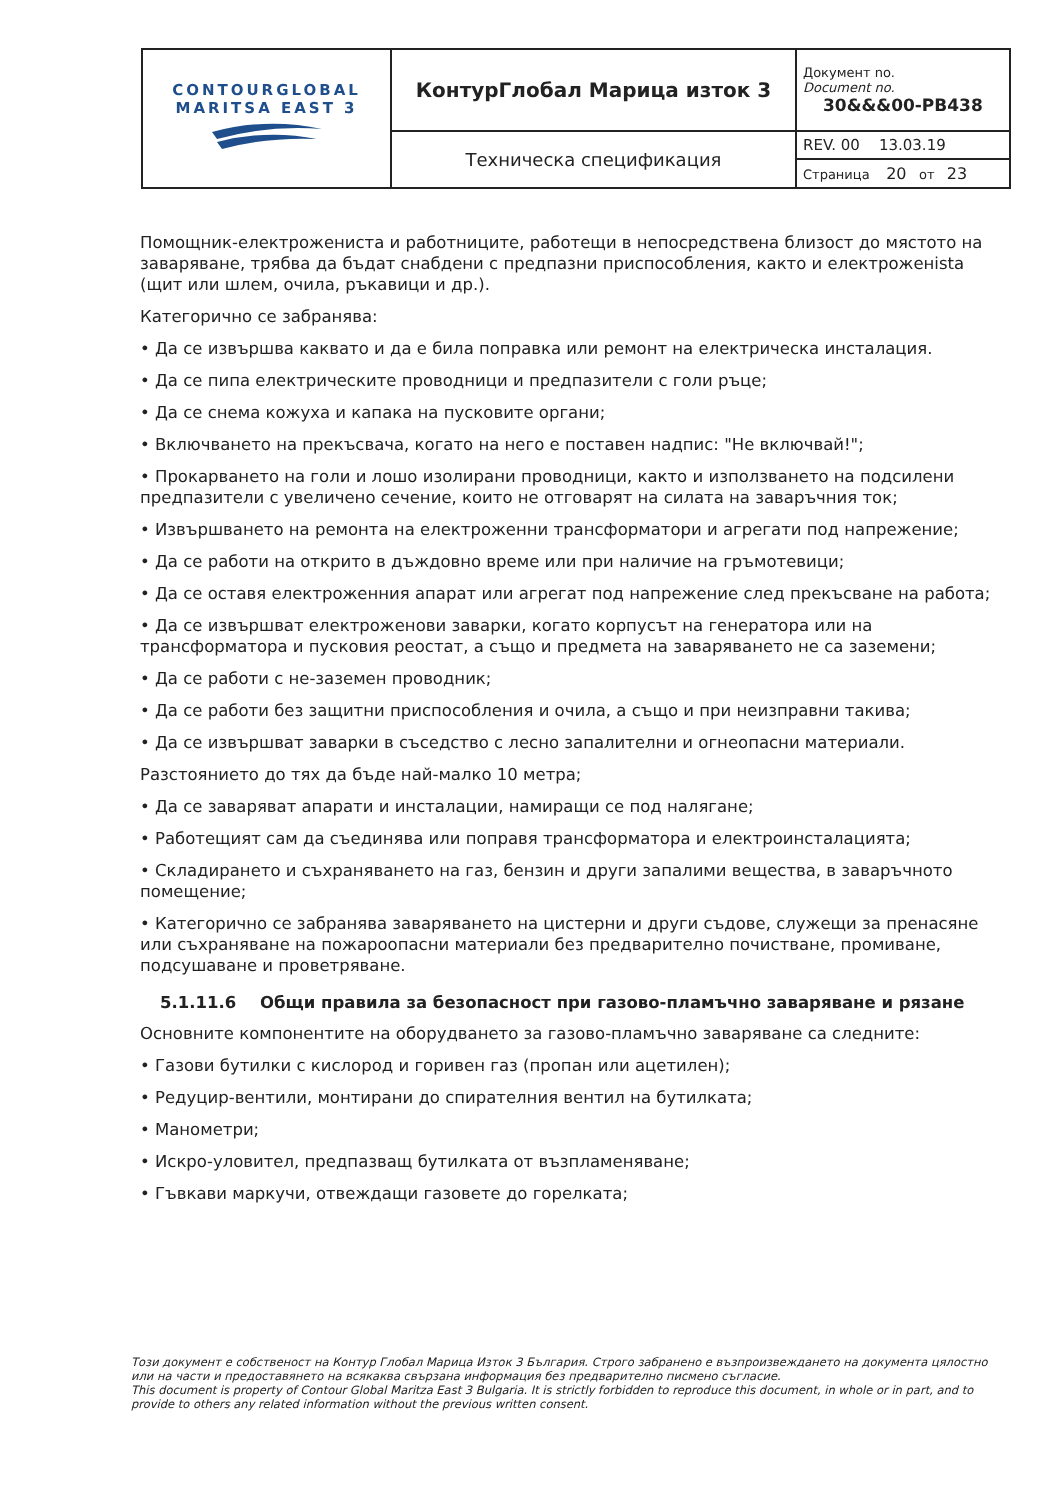| CONTOURGLOBAL MARITSA EAST 3 | КонтурГлобал Марица изток 3 | Документ no. Document no. 30&&&00-PB438 |
| | Техническа спецификация | REV. 00 13.03.19 |
| | | Страница 20 от 23 |
Помощник-електрожениста и работниците, работещи в непосредствена близост до мястото на заваряване, трябва да бъдат снабдени с предпазни приспособления, както и електроженista (щит или шлем, очила, ръкавици и др.).
Категорично се забранява:
• Да се извършва каквато и да е била поправка или ремонт на електрическа инсталация.
• Да се пипа електрическите проводници и предпазители с голи ръце;
• Да се снема кожуха и капака на пусковите органи;
• Включването на прекъсвача, когато на него е поставен надпис: "Не включвай!";
• Прокарването на голи и лошо изолирани проводници, както и използването на подсилени предпазители с увеличено сечение, които не отговарят на силата на заваръчния ток;
• Извършването на ремонта на електроженни трансформатори и агрегати под напрежение;
• Да се работи на открито в дъждовно време или при наличие на гръмотевици;
• Да се оставя електроженния апарат или агрегат под напрежение след прекъсване на работа;
• Да се извършват електроженови заварки, когато корпусът на генератора или на трансформатора и пусковия реостат, а също и предмета на заваряването не са заземени;
• Да се работи с не-заземен проводник;
• Да се работи без защитни приспособления и очила, а също и при неизправни такива;
• Да се извършват заварки в съседство с лесно запалителни и огнеопасни материали.
Разстоянието до тях да бъде най-малко 10 метра;
• Да се заваряват апарати и инсталации, намиращи се под налягане;
• Работещият сам да съединява или поправя трансформатора и електроинсталацията;
• Складирането и съхраняването на газ, бензин и други запалими вещества, в заваръчното помещение;
• Категорично се забранява заваряването на цистерни и други съдове, служещи за пренасяне или съхраняване на пожароопасни материали без предварително почистване, промиване, подсушаване и проветряване.
5.1.11.6 Общи правила за безопасност при газово-пламъчно заваряване и рязане
Основните компонентите на оборудването за газово-пламъчно заваряване са следните:
• Газови бутилки с кислород и горивен газ (пропан или ацетилен);
• Редуцир-вентили, монтирани до спирателния вентил на бутилката;
• Манометри;
• Искро-уловител, предпазващ бутилката от възпламеняване;
• Гъвкави маркучи, отвеждащи газовете до горелката;
Този документ е собственост на Контур Глобал Марица Изток 3 България. Строго забранено е възпроизвеждането на документа цялостно или на части и предоставянето на всякаква свързана информация без предварително писмено съгласие.
This document is property of Contour Global Maritza East 3 Bulgaria. It is strictly forbidden to reproduce this document, in whole or in part, and to provide to others any related information without the previous written consent.